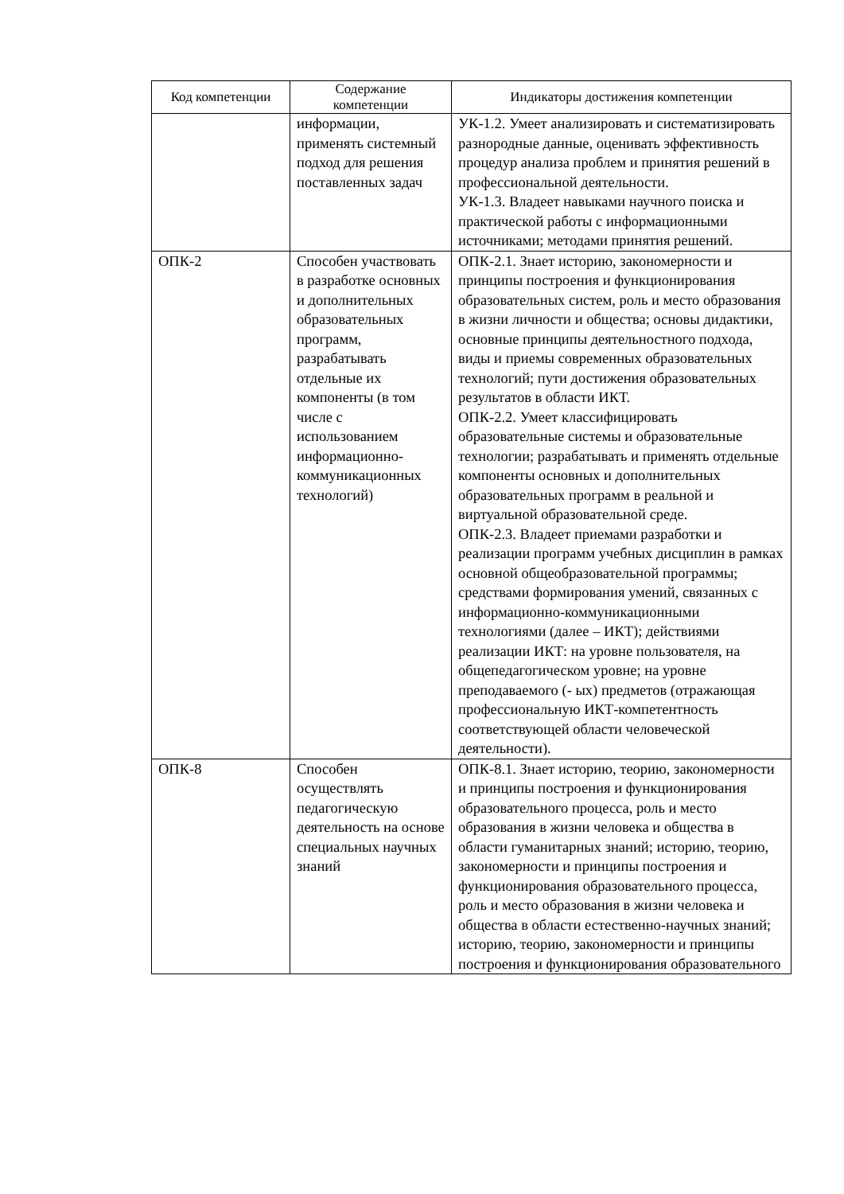| Код компетенции | Содержание компетенции | Индикаторы достижения компетенции |
| --- | --- | --- |
| | информации, применять системный подход для решения поставленных задач | УК-1.2. Умеет анализировать и систематизировать разнородные данные, оценивать эффективность процедур анализа проблем и принятия решений в профессиональной деятельности. УК-1.3. Владеет навыками научного поиска и практической работы с информационными источниками; методами принятия решений. |
| ОПК-2 | Способен участвовать в разработке основных и дополнительных образовательных программ, разрабатывать отдельные их компоненты (в том числе с использованием информационно-коммуникационных технологий) | ОПК-2.1. Знает историю, закономерности и принципы построения и функционирования образовательных систем, роль и место образования в жизни личности и общества; основы дидактики, основные принципы деятельностного подхода, виды и приемы современных образовательных технологий; пути достижения образовательных результатов в области ИКТ. ОПК-2.2. Умеет классифицировать образовательные системы и образовательные технологии; разрабатывать и применять отдельные компоненты основных и дополнительных образовательных программ в реальной и виртуальной образовательной среде. ОПК-2.3. Владеет приемами разработки и реализации программ учебных дисциплин в рамках основной общеобразовательной программы; средствами формирования умений, связанных с информационно-коммуникационными технологиями (далее – ИКТ); действиями реализации ИКТ: на уровне пользователя, на общепедагогическом уровне; на уровне преподаваемого (- ых) предметов (отражающая профессиональную ИКТ-компетентность соответствующей области человеческой деятельности). |
| ОПК-8 | Способен осуществлять педагогическую деятельность на основе специальных научных знаний | ОПК-8.1. Знает историю, теорию, закономерности и принципы построения и функционирования образовательного процесса, роль и место образования в жизни человека и общества в области гуманитарных знаний; историю, теорию, закономерности и принципы построения и функционирования образовательного процесса, роль и место образования в жизни человека и общества в области естественно-научных знаний; историю, теорию, закономерности и принципы построения и функционирования образовательного |